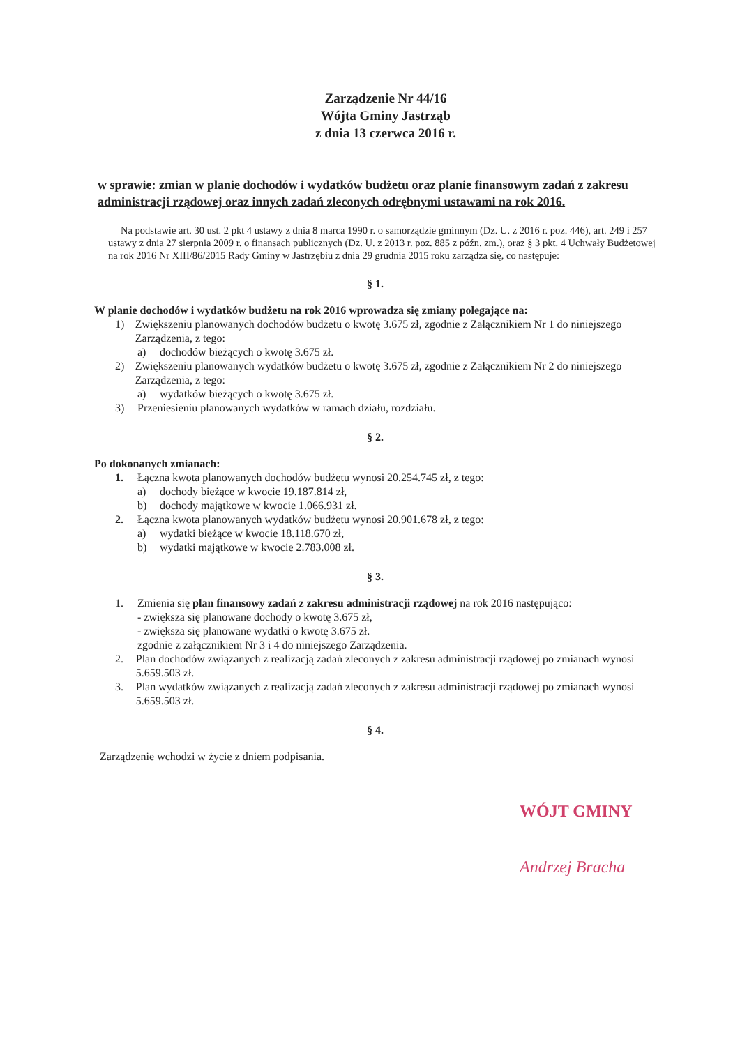Zarządzenie Nr 44/16
Wójta Gminy Jastrząb
z dnia 13 czerwca 2016 r.
w sprawie: zmian w planie dochodów i wydatków budżetu oraz planie finansowym zadań z zakresu administracji rządowej oraz innych zadań zleconych odrębnymi ustawami na rok 2016.
Na podstawie art. 30 ust. 2 pkt 4 ustawy z dnia 8 marca 1990 r. o samorządzie gminnym (Dz. U. z 2016 r. poz. 446), art. 249 i 257 ustawy z dnia 27 sierpnia 2009 r. o finansach publicznych (Dz. U. z 2013 r. poz. 885 z późn. zm.), oraz § 3 pkt. 4 Uchwały Budżetowej na rok 2016 Nr XIII/86/2015 Rady Gminy w Jastrzębiu z dnia 29 grudnia 2015 roku zarządza się, co następuje:
§ 1.
W planie dochodów i wydatków budżetu na rok 2016 wprowadza się zmiany polegające na:
1) Zwiększeniu planowanych dochodów budżetu o kwotę 3.675 zł, zgodnie z Załącznikiem Nr 1 do niniejszego Zarządzenia, z tego:
a) dochodów bieżących o kwotę 3.675 zł.
2) Zwiększeniu planowanych wydatków budżetu o kwotę 3.675 zł, zgodnie z Załącznikiem Nr 2 do niniejszego Zarządzenia, z tego:
a) wydatków bieżących o kwotę 3.675 zł.
3) Przeniesieniu planowanych wydatków w ramach działu, rozdziału.
§ 2.
Po dokonanych zmianach:
1. Łączna kwota planowanych dochodów budżetu wynosi 20.254.745 zł, z tego:
a) dochody bieżące w kwocie 19.187.814 zł,
b) dochody majątkowe w kwocie 1.066.931 zł.
2. Łączna kwota planowanych wydatków budżetu wynosi 20.901.678 zł, z tego:
a) wydatki bieżące w kwocie 18.118.670 zł,
b) wydatki majątkowe w kwocie 2.783.008 zł.
§ 3.
1. Zmienia się plan finansowy zadań z zakresu administracji rządowej na rok 2016 następująco:
- zwiększa się planowane dochody o kwotę 3.675 zł,
- zwiększa się planowane wydatki o kwotę 3.675 zł.
zgodnie z załącznikiem Nr 3 i 4 do niniejszego Zarządzenia.
2. Plan dochodów związanych z realizacją zadań zleconych z zakresu administracji rządowej po zmianach wynosi 5.659.503 zł.
3. Plan wydatków związanych z realizacją zadań zleconych z zakresu administracji rządowej po zmianach wynosi 5.659.503 zł.
§ 4.
Zarządzenie wchodzi w życie z dniem podpisania.
WÓJT GMINY
Andrzej Bracha